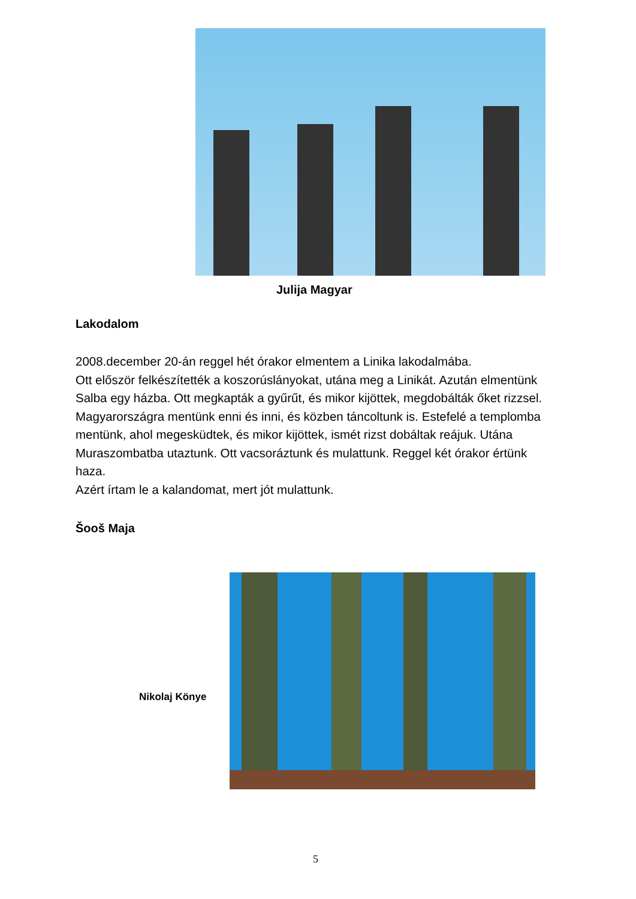Julija Magyar
Lakodalom
2008.december 20-án reggel hét órakor elmentem a Linika lakodalmába.
Ott először felkészítették a koszorúslányokat, utána meg a Linikát. Azután elmentünk Salba egy házba. Ott megkapták a gyűrűt, és mikor kijöttek, megdobálták őket rizzsel. Magyarországra mentünk enni és inni, és közben táncoltunk is. Estefelé a templomba mentünk, ahol megesküdtek, és mikor kijöttek, ismét rizst dobáltak reájuk. Utána Muraszombatba utaztunk. Ott vacsoráztunk és mulattunk. Reggel két órakor értünk haza.
Azért írtam le a kalandomat, mert jót mulattunk.
Šooš Maja
Nikolaj Könye
5